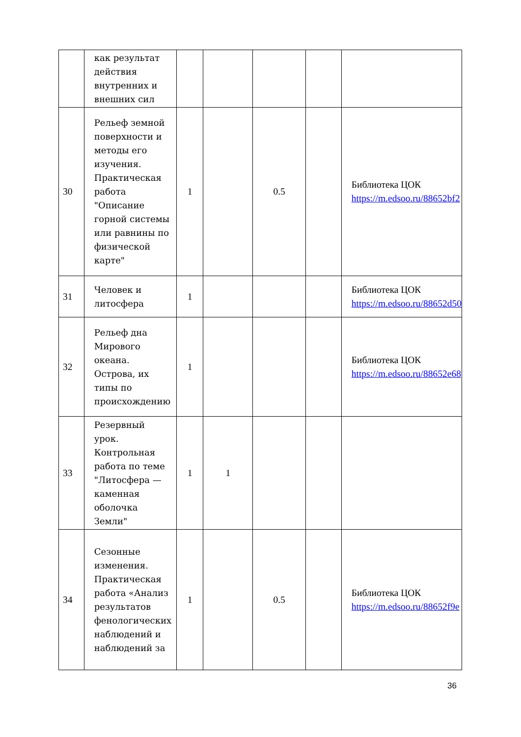| | как результат действия внутренних и внешних сил | | | | | |
| 30 | Рельеф земной поверхности и методы его изучения. Практическая работа "Описание горной системы или равнины по физической карте" | 1 | | 0.5 | | Библиотека ЦОК https://m.edsoo.ru/88652bf2 |
| 31 | Человек и литосфера | 1 | | | | Библиотека ЦОК https://m.edsoo.ru/88652d50 |
| 32 | Рельеф дна Мирового океана. Острова, их типы по происхождению | 1 | | | | Библиотека ЦОК https://m.edsoo.ru/88652e68 |
| 33 | Резервный урок. Контрольная работа по теме "Литосфера — каменная оболочка Земли" | 1 | 1 | | | |
| 34 | Сезонные изменения. Практическая работа «Анализ результатов фенологических наблюдений и наблюдений за | 1 | | 0.5 | | Библиотека ЦОК https://m.edsoo.ru/88652f9e |
36